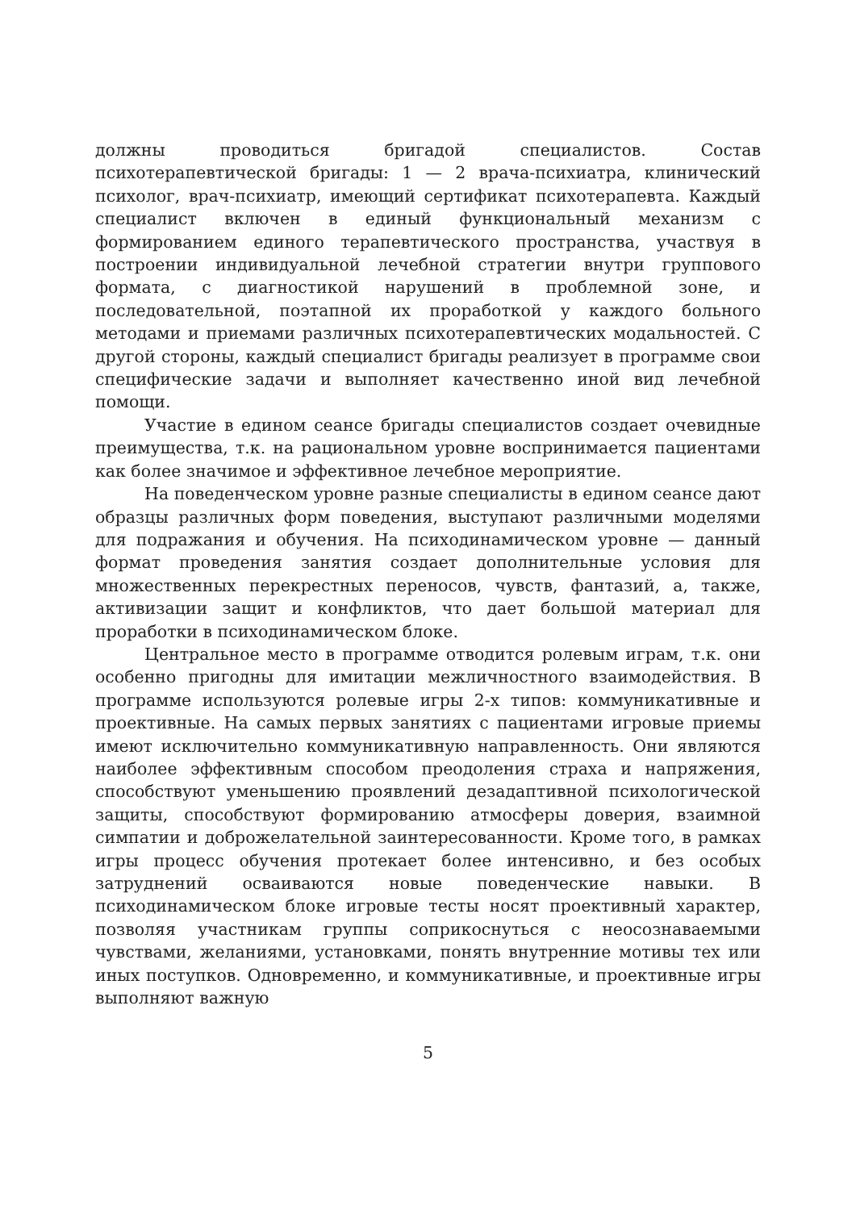должны проводиться бригадой специалистов. Состав психотерапевтической бригады: 1 — 2 врача-психиатра, клинический психолог, врач-психиатр, имеющий сертификат психотерапевта. Каждый специалист включен в единый функциональный механизм с формированием единого терапевтического пространства, участвуя в построении индивидуальной лечебной стратегии внутри группового формата, с диагностикой нарушений в проблемной зоне, и последовательной, поэтапной их проработкой у каждого больного методами и приемами различных психотерапевтических модальностей. С другой стороны, каждый специалист бригады реализует в программе свои специфические задачи и выполняет качественно иной вид лечебной помощи.
Участие в едином сеансе бригады специалистов создает очевидные преимущества, т.к. на рациональном уровне воспринимается пациентами как более значимое и эффективное лечебное мероприятие.
На поведенческом уровне разные специалисты в едином сеансе дают образцы различных форм поведения, выступают различными моделями для подражания и обучения. На психодинамическом уровне — данный формат проведения занятия создает дополнительные условия для множественных перекрестных переносов, чувств, фантазий, а, также, активизации защит и конфликтов, что дает большой материал для проработки в психодинамическом блоке.
Центральное место в программе отводится ролевым играм, т.к. они особенно пригодны для имитации межличностного взаимодействия. В программе используются ролевые игры 2-х типов: коммуникативные и проективные. На самых первых занятиях с пациентами игровые приемы имеют исключительно коммуникативную направленность. Они являются наиболее эффективным способом преодоления страха и напряжения, способствуют уменьшению проявлений дезадаптивной психологической защиты, способствуют формированию атмосферы доверия, взаимной симпатии и доброжелательной заинтересованности. Кроме того, в рамках игры процесс обучения протекает более интенсивно, и без особых затруднений осваиваются новые поведенческие навыки. В психодинамическом блоке игровые тесты носят проективный характер, позволяя участникам группы соприкоснуться с неосознаваемыми чувствами, желаниями, установками, понять внутренние мотивы тех или иных поступков. Одновременно, и коммуникативные, и проективные игры выполняют важную
5